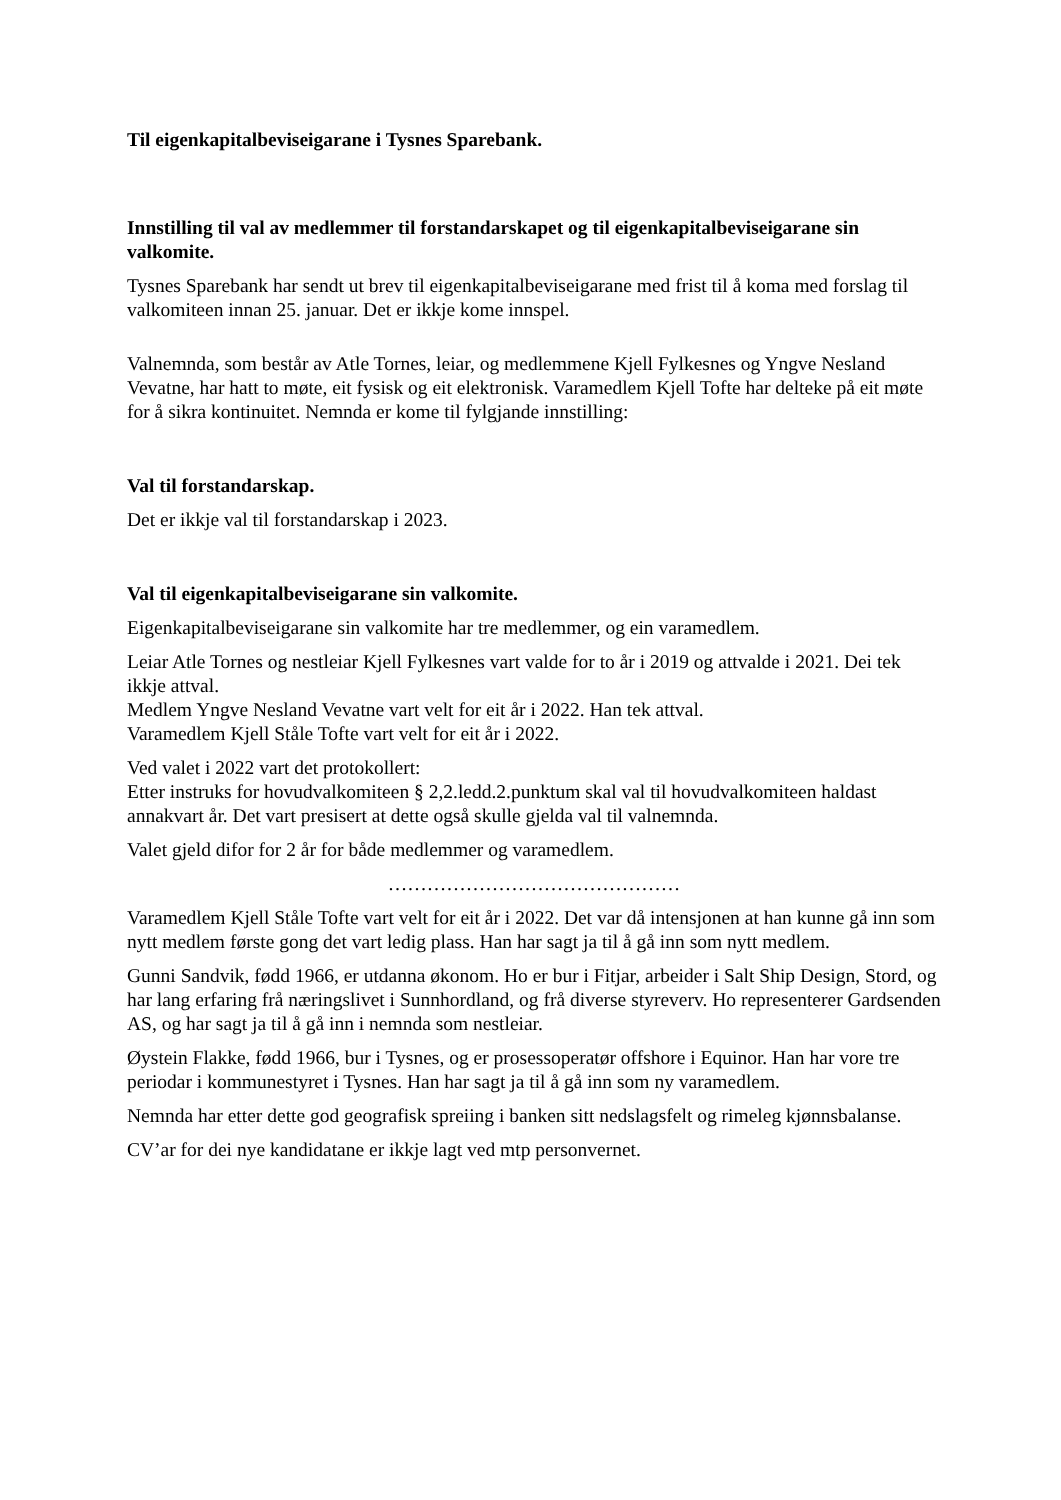Til eigenkapitalbeviseigarane i Tysnes Sparebank.
Innstilling til val av medlemmer til forstandarskapet og til eigenkapitalbeviseigarane sin valkomite.
Tysnes Sparebank har sendt ut brev til eigenkapitalbeviseigarane med frist til å koma med forslag til valkomiteen innan 25. januar. Det er ikkje kome innspel.
Valnemnda, som består av Atle Tornes, leiar, og medlemmene Kjell Fylkesnes og Yngve Nesland Vevatne, har hatt to møte, eit fysisk og eit elektronisk. Varamedlem Kjell Tofte har delteke på eit møte for å sikra kontinuitet. Nemnda er kome til fylgjande innstilling:
Val til forstandarskap.
Det er ikkje val til forstandarskap i 2023.
Val til eigenkapitalbeviseigarane sin valkomite.
Eigenkapitalbeviseigarane sin valkomite har tre medlemmer, og ein varamedlem.
Leiar Atle Tornes og nestleiar Kjell Fylkesnes vart valde for to år i 2019 og attvalde i 2021. Dei tek ikkje attval.
Medlem Yngve Nesland Vevatne vart velt for eit år i 2022. Han tek attval.
Varamedlem Kjell Ståle Tofte vart velt for eit år i 2022.
Ved valet i 2022 vart det protokollert:
Etter instruks for hovudvalkomiteen § 2,2.ledd.2.punktum skal val til hovudvalkomiteen haldast annakvart år. Det vart presisert at dette også skulle gjelda val til valnemnda.
Valet gjeld difor for 2 år for både medlemmer og varamedlem.
………………………………………
Varamedlem Kjell Ståle Tofte vart velt for eit år i 2022. Det var då intensjonen at han kunne gå inn som nytt medlem første gong det vart ledig plass. Han har sagt ja til å gå inn som nytt medlem.
Gunni Sandvik, fødd 1966, er utdanna økonom. Ho er bur i Fitjar, arbeider i Salt Ship Design, Stord, og har lang erfaring frå næringslivet i Sunnhordland, og frå diverse styreverv. Ho representerer Gardsenden AS, og har sagt ja til å gå inn i nemnda som nestleiar.
Øystein Flakke, fødd 1966, bur i Tysnes, og er prosessoperatør offshore i Equinor. Han har vore tre periodar i kommunestyret i Tysnes. Han har sagt ja til å gå inn som ny varamedlem.
Nemnda har etter dette god geografisk spreiing i banken sitt nedslagsfelt og rimeleg kjønnsbalanse.
CV’ar for dei nye kandidatane er ikkje lagt ved mtp personvernet.